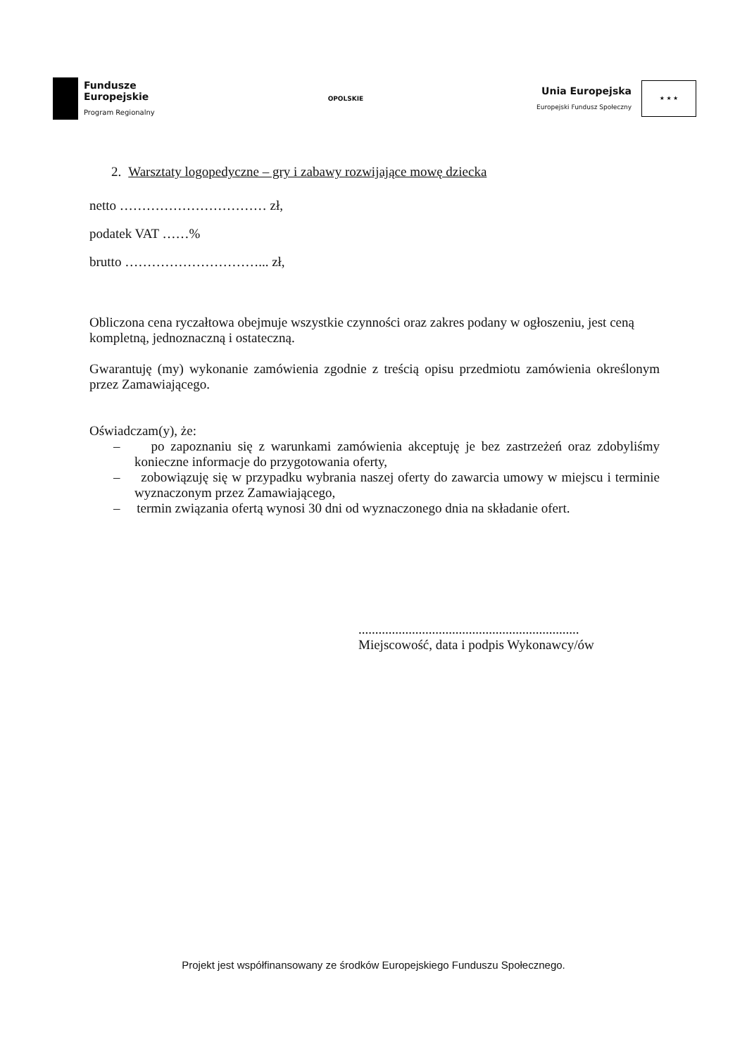Fundusze
Europejskie
Program Regionalny
OPOLSKIE
Unia Europejska
Europejski Fundusz Społeczny
★ ★ ★
2. Warsztaty logopedyczne – gry i zabawy rozwijające mowę dziecka
netto …………………………… zł,
podatek VAT ……%
brutto …………………………... zł,
Obliczona cena ryczałtowa obejmuje wszystkie czynności oraz zakres podany w ogłoszeniu, jest ceną kompletną, jednoznaczną i ostateczną.
Gwarantuję (my) wykonanie zamówienia zgodnie z treścią opisu przedmiotu zamówienia określonym przez Zamawiającego.
Oświadczam(y), że:
– po zapoznaniu się z warunkami zamówienia akceptuję je bez zastrzeżeń oraz zdobyliśmy konieczne informacje do przygotowania oferty,
– zobowiązuję się w przypadku wybrania naszej oferty do zawarcia umowy w miejscu i terminie wyznaczonym przez Zamawiającego,
– termin związania ofertą wynosi 30 dni od wyznaczonego dnia na składanie ofert.
..................................................................
Miejscowość, data i podpis Wykonawcy/ów
Projekt jest współfinansowany ze środków Europejskiego Funduszu Społecznego.